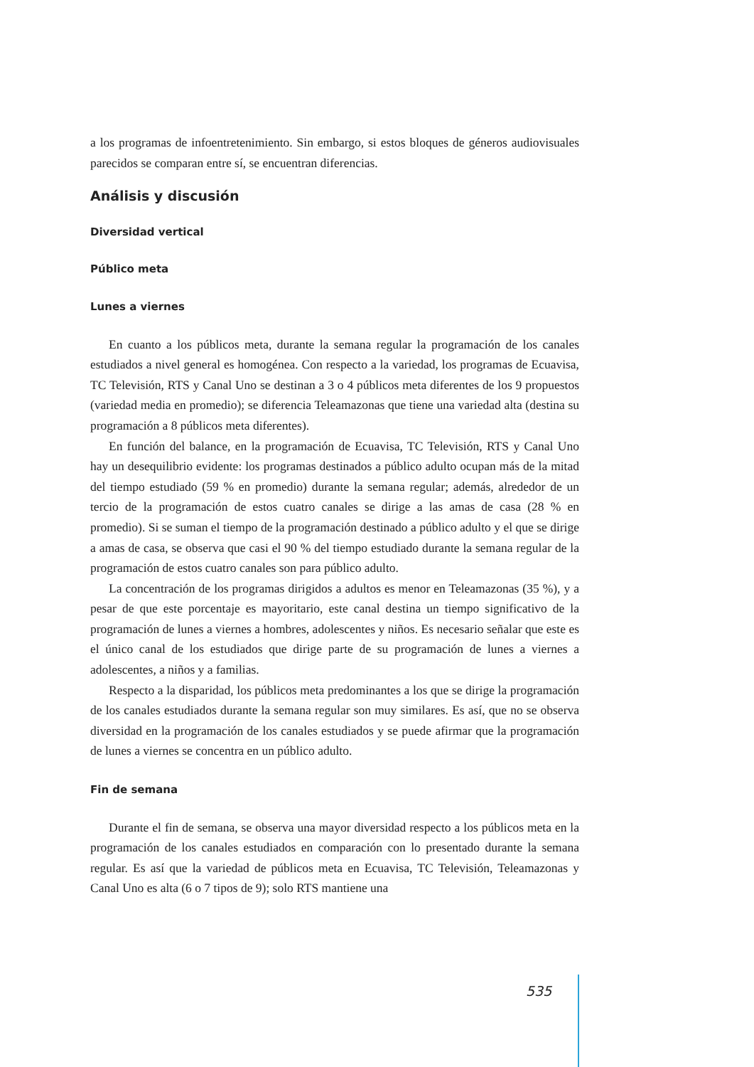a los programas de infoentretenimiento. Sin embargo, si estos bloques de géneros audiovisuales parecidos se comparan entre sí, se encuentran diferencias.
Análisis y discusión
Diversidad vertical
Público meta
Lunes a viernes
En cuanto a los públicos meta, durante la semana regular la programación de los canales estudiados a nivel general es homogénea. Con respecto a la variedad, los programas de Ecuavisa, TC Televisión, RTS y Canal Uno se destinan a 3 o 4 públicos meta diferentes de los 9 propuestos (variedad media en promedio); se diferencia Teleamazonas que tiene una variedad alta (destina su programación a 8 públicos meta diferentes).
En función del balance, en la programación de Ecuavisa, TC Televisión, RTS y Canal Uno hay un desequilibrio evidente: los programas destinados a público adulto ocupan más de la mitad del tiempo estudiado (59 % en promedio) durante la semana regular; además, alrededor de un tercio de la programación de estos cuatro canales se dirige a las amas de casa (28 % en promedio). Si se suman el tiempo de la programación destinado a público adulto y el que se dirige a amas de casa, se observa que casi el 90 % del tiempo estudiado durante la semana regular de la programación de estos cuatro canales son para público adulto.
La concentración de los programas dirigidos a adultos es menor en Teleamazonas (35 %), y a pesar de que este porcentaje es mayoritario, este canal destina un tiempo significativo de la programación de lunes a viernes a hombres, adolescentes y niños. Es necesario señalar que este es el único canal de los estudiados que dirige parte de su programación de lunes a viernes a adolescentes, a niños y a familias.
Respecto a la disparidad, los públicos meta predominantes a los que se dirige la programación de los canales estudiados durante la semana regular son muy similares. Es así, que no se observa diversidad en la programación de los canales estudiados y se puede afirmar que la programación de lunes a viernes se concentra en un público adulto.
Fin de semana
Durante el fin de semana, se observa una mayor diversidad respecto a los públicos meta en la programación de los canales estudiados en comparación con lo presentado durante la semana regular. Es así que la variedad de públicos meta en Ecuavisa, TC Televisión, Teleamazonas y Canal Uno es alta (6 o 7 tipos de 9); solo RTS mantiene una
535